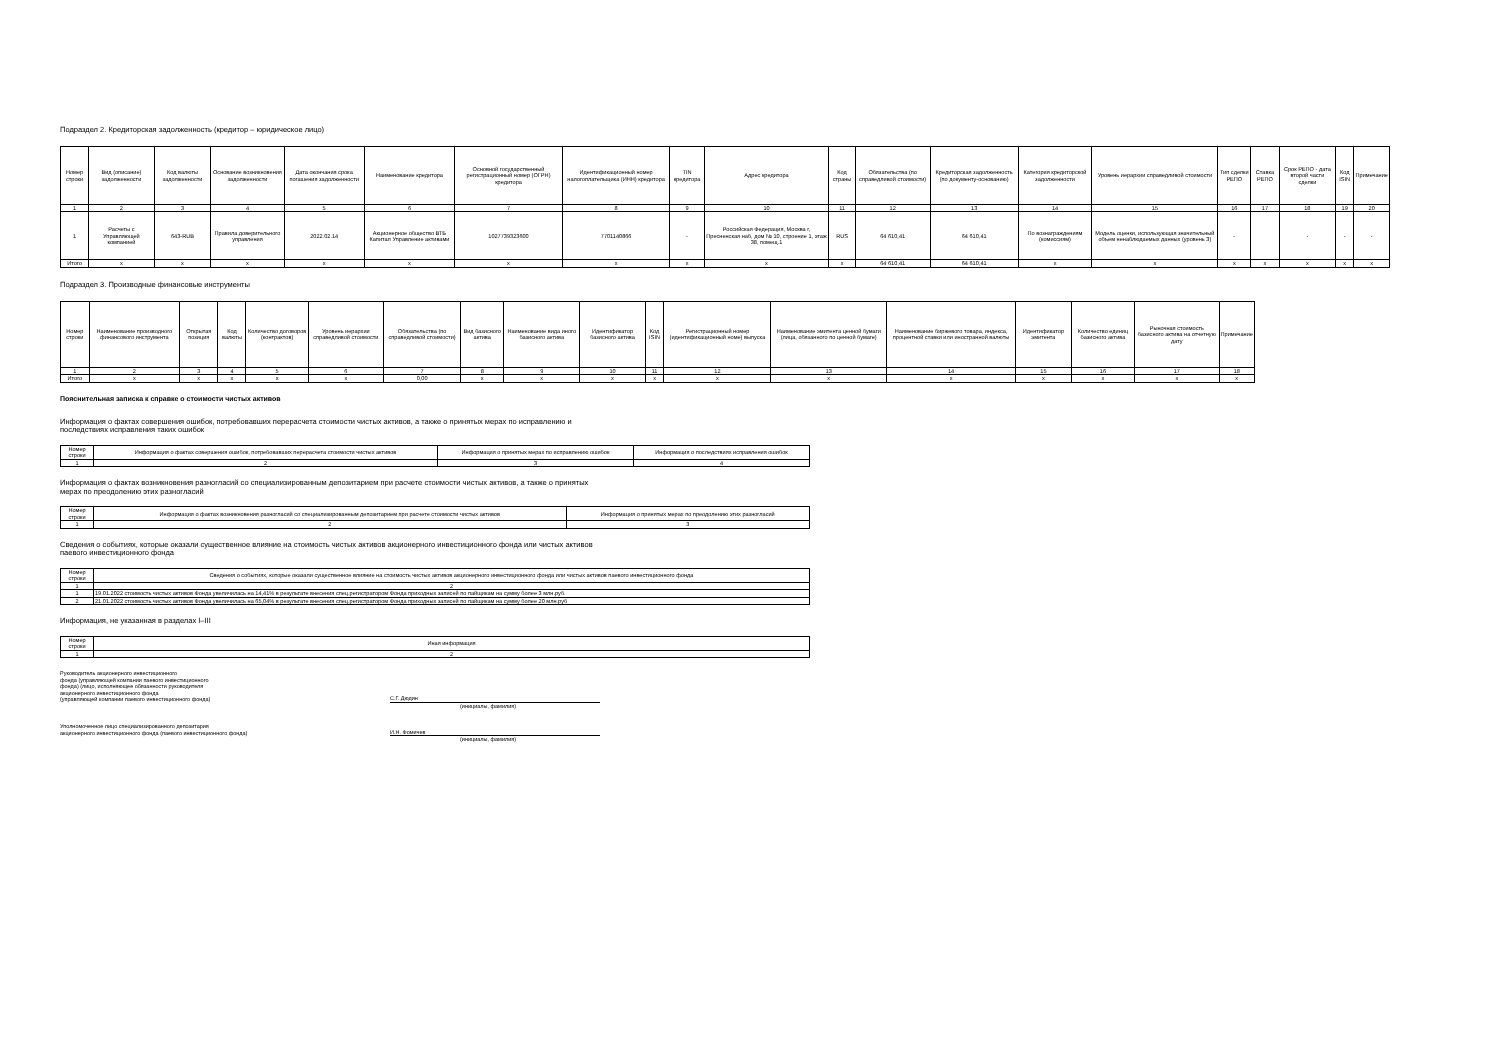Подраздел 2. Кредиторская задолженность (кредитор – юридическое лицо)
| Номер строки | Вид (описание) задолженности | Код валюты задолженности | Основание возникновения задолженности | Дата окончания срока погашения задолженности | Наименование кредитора | Основной государственный регистрационный номер (ОГРН) кредитора | Идентификационный номер налогоплательщика (ИНН) кредитора | TIN кредитора | Адрес кредитора | Код страны | Обязательства (по справедливой стоимости) | Кредиторская задолженность (по документу-основанию) | Категория кредиторской задолженности | Уровень иерархии справедливой стоимости | Тип сделки РЕПО | Ставка РЕПО | Срок РЕПО - дата второй части сделки | Код ISIN | Примечание |
| --- | --- | --- | --- | --- | --- | --- | --- | --- | --- | --- | --- | --- | --- | --- | --- | --- | --- | --- | --- |
| 1 | 2 | 3 | 4 | 5 | 6 | 7 | 8 | 9 | 10 | 11 | 12 | 13 | 14 | 15 | 16 | 17 | 18 | 19 | 20 |
| 1 | Расчеты с Управляющей компанией | 643-RUB | Правила доверительного управления | 2022.02.14 | Акционерное общество ВТБ Капитал Управление активами | 1027739323600 | 7701140866 | - | Российская Федерация, Москва г, Пресненская наб, дом № 10, строение 1, этаж 38, помещ.1 | RUS | 64 610,41 | 64 610,41 | По вознаграждениям (комиссиям) | Модель оценки, использующая значительный объем ненаблюдаемых данных (уровень 3) | - | | - | - | - |
| Итого | x | x | x | x | x | x | x | x | x | x | 64 610,41 | 64 610,41 | x | x | x | x | x | x | x |
Подраздел 3. Производные финансовые инструменты
| Номер строки | Наименование производного финансового инструмента | Открытая позиция | Код валюты | Количество договоров (контрактов) | Уровень иерархии справедливой стоимости | Обязательства (по справедливой стоимости) | Вид базисного актива | Наименование вида иного базисного актива | Идентификатор базисного актива | Код ISIN | Регистрационный номер (идентификационный номе) выпуска | Наименование эмитента ценной бумаги (лица, обязанного по ценной бумаге) | Наименование биржевого товара, индекса, процентной ставки или иностранной валюты | Идентификатор эмитента | Количество единиц базисного актива | Рыночная стоимость базисного актива на отчетную дату | Примечание |
| --- | --- | --- | --- | --- | --- | --- | --- | --- | --- | --- | --- | --- | --- | --- | --- | --- | --- |
| 1 | 2 | 3 | 4 | 5 | 6 | 7 | 8 | 9 | 10 | 11 | 12 | 13 | 14 | 15 | 16 | 17 | 18 |
| Итого | x | x | x | x | x | 0,00 | x | x | x | x | x | x | x | x | x | x | x |
Пояснительная записка к справке о стоимости чистых активов
Информация о фактах совершения ошибок, потребовавших перерасчета стоимости чистых активов, а также о принятых мерах по исправлению и
последствиях исправления таких ошибок
| Номер строки | Информация о фактах совершения ошибок, потребовавших перерасчета стоимости чистых активов | Информация о принятых мерах по исправлению ошибок | Информация о последствиях исправления ошибок |
| --- | --- | --- | --- |
| 1 | 2 | 3 | 4 |
Информация о фактах возникновения разногласий со специализированным депозитарием при расчете стоимости чистых активов, а также о принятых
мерах по преодолению этих разногласий
| Номер строки | Информация о фактах возникновения разногласий со специализированным депозитарием при расчете стоимости чистых активов | Информация о принятых мерах по преодолению этих разногласий |
| --- | --- | --- |
| 1 | 2 | 3 |
Сведения о событиях, которые оказали существенное влияние на стоимость чистых активов акционерного инвестиционного фонда или чистых активов
паевого инвестиционного фонда
| Номер строки | Сведения о событиях, которые оказали существенное влияние на стоимость чистых активов акционерного инвестиционного фонда или чистых активов паевого инвестиционного фонда |
| --- | --- |
| 1 | 2 |
| 1 | 19.01.2022 стоимость чистых активов Фонда увеличилась на 14,41% в результате внесения спец.регистратором Фонда приходных записей по пайщикам на сумму более 3 млн.руб. |
| 2 | 21.01.2022 стоимость чистых активов Фонда увеличилась на 65,04% в результате внесения спец.регистратором Фонда приходных записей по пайщикам на сумму более 20 млн.руб |
Информация, не указанная в разделах I–III
| Номер строки | Иная информация |
| --- | --- |
| 1 | 2 |
Руководитель акционерного инвестиционного
фонда (управляющей компании паевого инвестиционного
фонда) (лицо, исполняющее обязанности руководителя
акционерного инвестиционного фонда
(управляющей компании паевого инвестиционного фонда)
С.Г. Дюдин
(инициалы, фамилия)
Уполномоченное лицо специализированного депозитария
акционерного инвестиционного фонда (паевого инвестиционного фонда)
И.Н. Фомичев
(инициалы, фамилия)